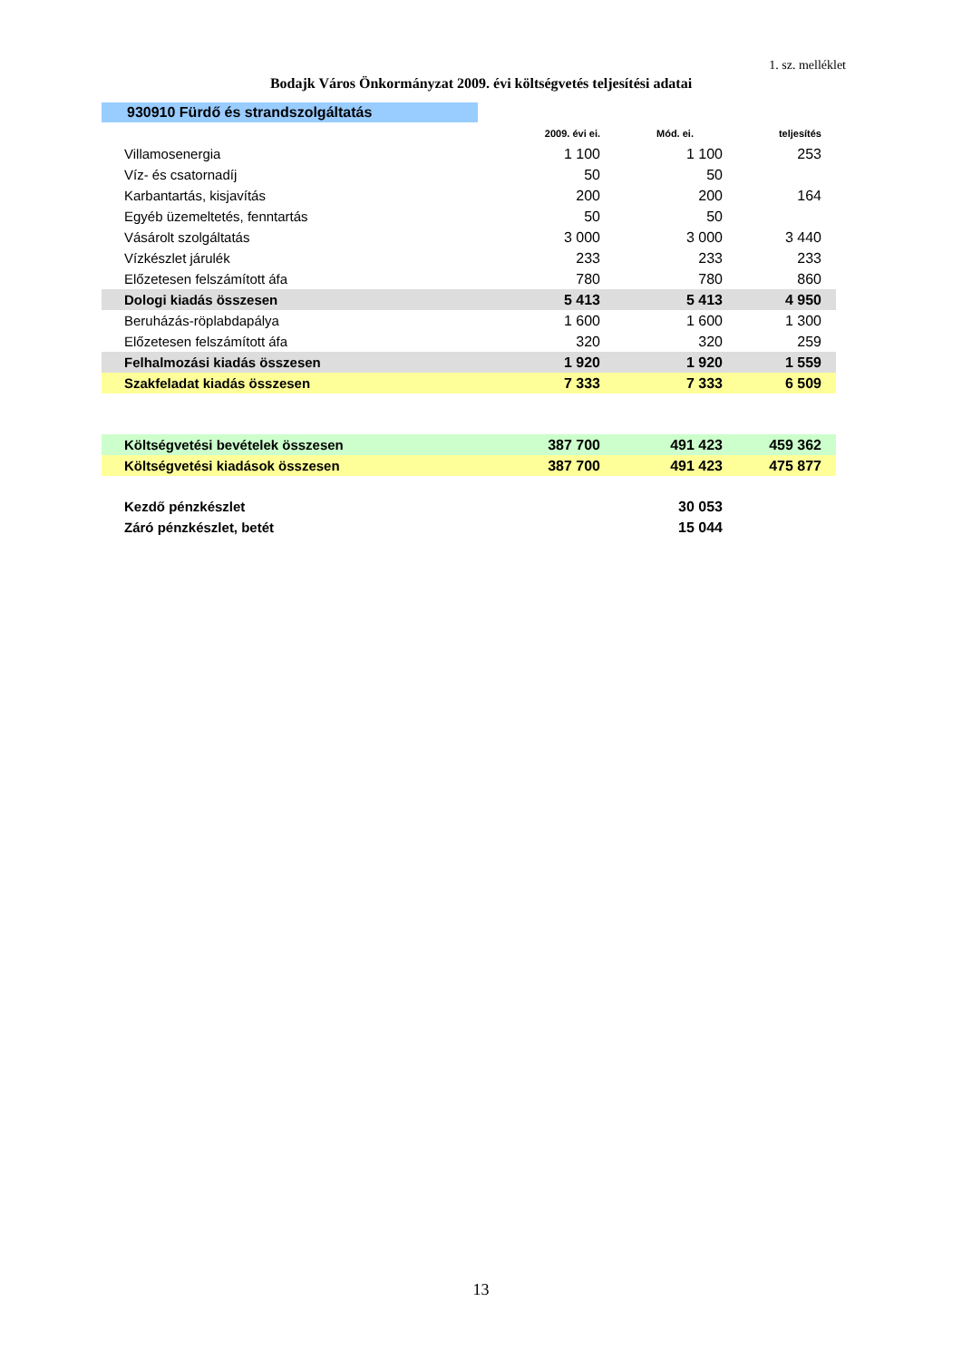1. sz. melléklet
Bodajk Város Önkormányzat 2009. évi költségvetés teljesítési adatai
| 930910 Fürdő és strandszolgáltatás | | | |
| | 2009. évi ei. | Mód. ei. | teljesítés |
| Villamosenergia | 1 100 | 1 100 | 253 |
| Víz- és csatornadíj | 50 | 50 | |
| Karbantartás, kisjavítás | 200 | 200 | 164 |
| Egyéb üzemeltetés, fenntartás | 50 | 50 | |
| Vásárolt szolgáltatás | 3 000 | 3 000 | 3 440 |
| Vízkészlet járulék | 233 | 233 | 233 |
| Előzetesen felszámított áfa | 780 | 780 | 860 |
| Dologi kiadás összesen | 5 413 | 5 413 | 4 950 |
| Beruházás-röplabdapálya | 1 600 | 1 600 | 1 300 |
| Előzetesen felszámított áfa | 320 | 320 | 259 |
| Felhalmozási kiadás összesen | 1 920 | 1 920 | 1 559 |
| Szakfeladat kiadás összesen | 7 333 | 7 333 | 6 509 |
| Költségvetési bevételek összesen | 387 700 | 491 423 | 459 362 |
| Költségvetési kiadások összesen | 387 700 | 491 423 | 475 877 |
| Kezdő pénzkészlet | | 30 053 | |
| Záró pénzkészlet, betét | | 15 044 | |
13